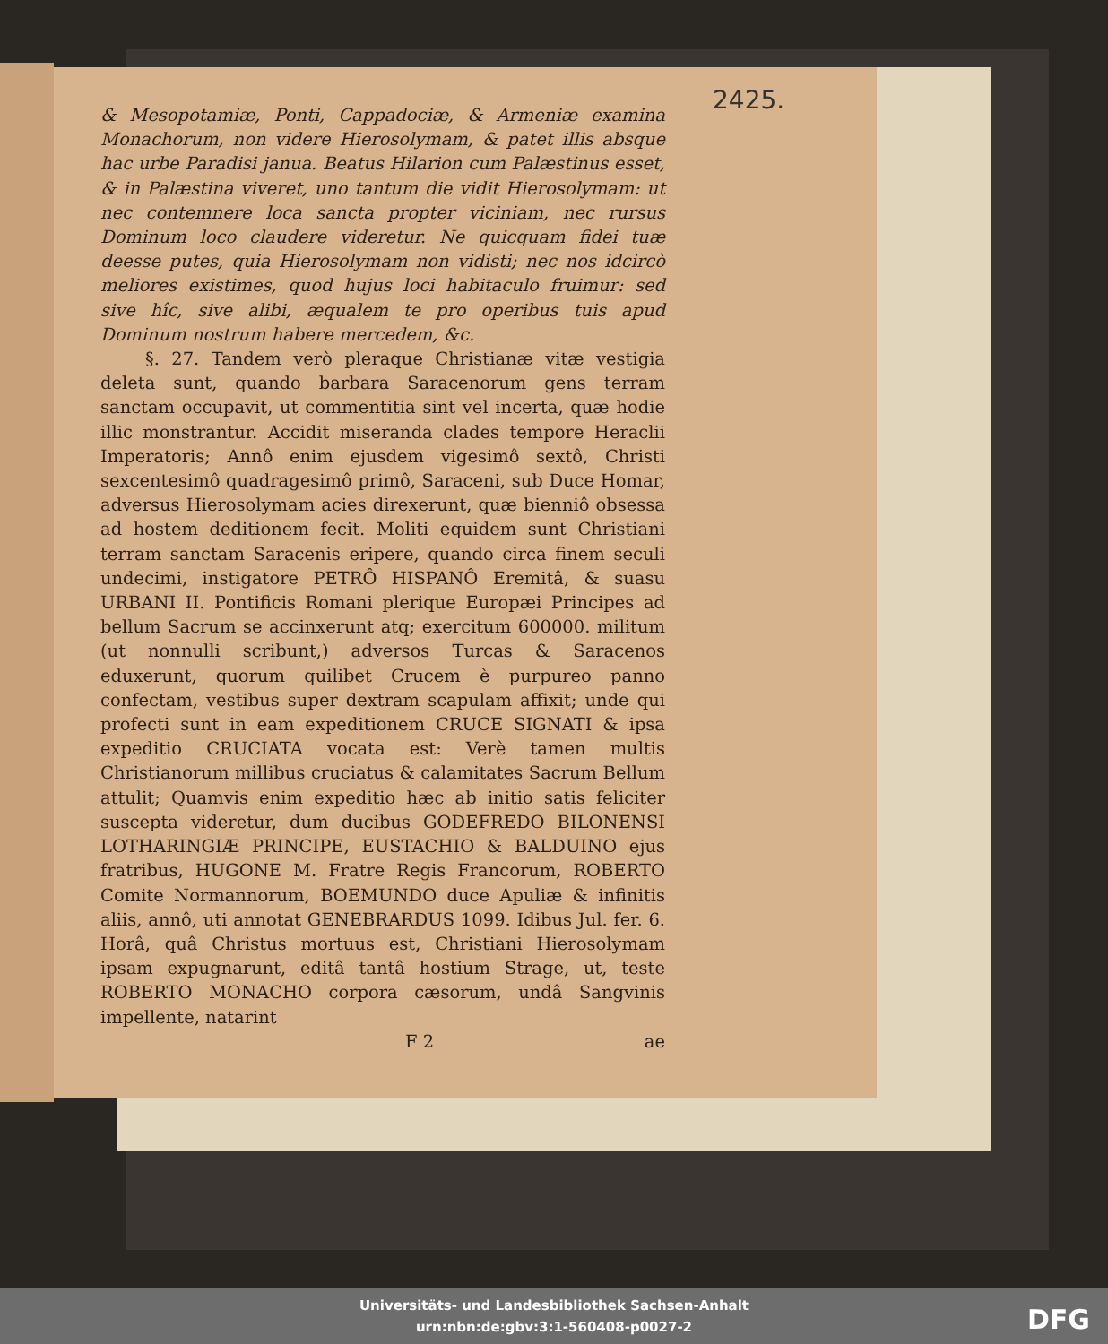2425.
& Mesopotamiæ, Ponti, Cappadociæ, & Armeniæ examina Monachorum, non videre Hierosolymam, & patet illis absque hac urbe Paradisi janua. Beatus Hilarion cum Palæstinus esset, & in Palæstina viveret, uno tantum die vidit Hierosolymam: ut nec contemnere loca sancta propter viciniam, nec rursus Dominum loco claudere videretur. Ne quicquam fidei tuæ deesse putes, quia Hierosolymam non vidisti; nec nos idcircò meliores existimes, quod hujus loci habitaculo fruimur: sed sive hîc, sive alibi, æqualem te pro operibus tuis apud Dominum nostrum habere mercedem, &c.
§. 27. Tandem verò pleraque Christianæ vitæ vestigia deleta sunt, quando barbara Saracenorum gens terram sanctam occupavit, ut commentitia sint vel incerta, quæ hodie illic monstrantur. Accidit miseranda clades tempore Heraclii Imperatoris; Annô enim ejusdem vigesimô sextô, Christi sexcentesimô quadragesimô primô, Saraceni, sub Duce Homar, adversus Hierosolymam acies direxerunt, quæ bienniô obsessa ad hostem deditionem fecit. Moliti equidem sunt Christiani terram sanctam Saracenis eripere, quando circa finem seculi undecimi, instigatore PETRÔ HISPANÔ Eremitâ, & suasu URBANI II. Pontificis Romani plerique Europæi Principes ad bellum Sacrum se accinxerunt atq; exercitum 600000. militum (ut nonnulli scribunt,) adversos Turcas & Saracenos eduxerunt, quorum quilibet Crucem è purpureo panno confectam, vestibus super dextram scapulam affixit; unde qui profecti sunt in eam expeditionem CRUCE SIGNATI & ipsa expeditio CRUCIATA vocata est: Verè tamen multis Christianorum millibus cruciatus & calamitates Sacrum Bellum attulit; Quamvis enim expeditio hæc ab initio satis feliciter suscepta videretur, dum ducibus GODEFREDO BILONENSI LOTHARINGIÆ PRINCIPE, EUSTACHIO & BALDUINO ejus fratribus, HUGONE M. Fratre Regis Francorum, ROBERTO Comite Normannorum, BOEMUNDO duce Apuliæ & infinitis aliis, annô, uti annotat GENEBRARDUS 1099. Idibus Jul. fer. 6. Horâ, quâ Christus mortuus est, Christiani Hierosolymam ipsam expugnarunt, editâ tantâ hostium Strage, ut, teste ROBERTO MONACHO corpora cæsorum, undâ Sangvinis impellente, natarint
F 2 ae
Universitäts- und Landesbibliothek Sachsen-Anhalt
urn:nbn:de:gbv:3:1-560408-p0027-2
DFG